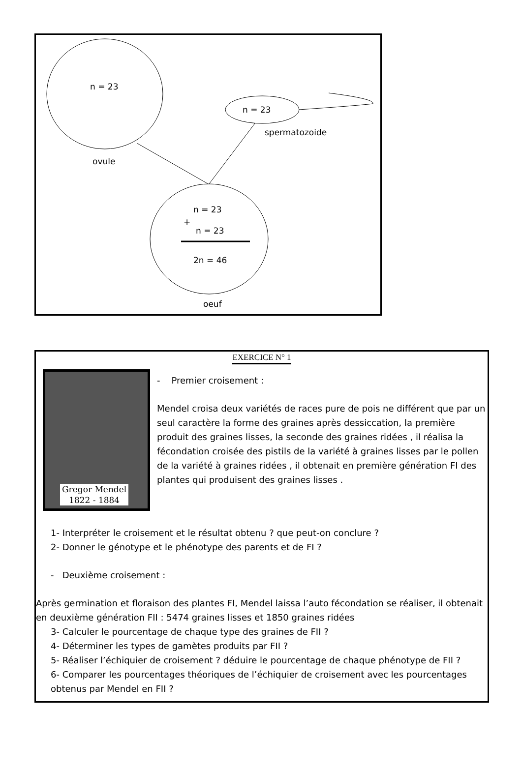n = 23
n = 23
spermatozoide
ovule
n = 23
+
n = 23
2n = 46
oeuf
EXERCICE N° 1
Gregor Mendel
1822 - 1884
- Premier croisement :
Mendel croisa deux variétés de races pure de pois ne différent que par un seul caractère la forme des graines après dessiccation, la première produit des graines lisses, la seconde des graines ridées , il réalisa la fécondation croisée des pistils de la variété à graines lisses par le pollen de la variété à graines ridées , il obtenait en première génération FI des plantes qui produisent des graines lisses .
1- Interpréter le croisement et le résultat obtenu ? que peut-on conclure ?
2- Donner le génotype et le phénotype des parents et de FI ?
- Deuxième croisement :
Après germination et floraison des plantes FI, Mendel laissa l’auto fécondation se réaliser, il obtenait en deuxième génération FII : 5474 graines lisses et 1850 graines ridées
3- Calculer le pourcentage de chaque type des graines de FII ?
4- Déterminer les types de gamètes produits par FII ?
5- Réaliser l’échiquier de croisement ? déduire le pourcentage de chaque phénotype de FII ?
6- Comparer les pourcentages théoriques de l’échiquier de croisement avec les pourcentages obtenus par Mendel en FII ?